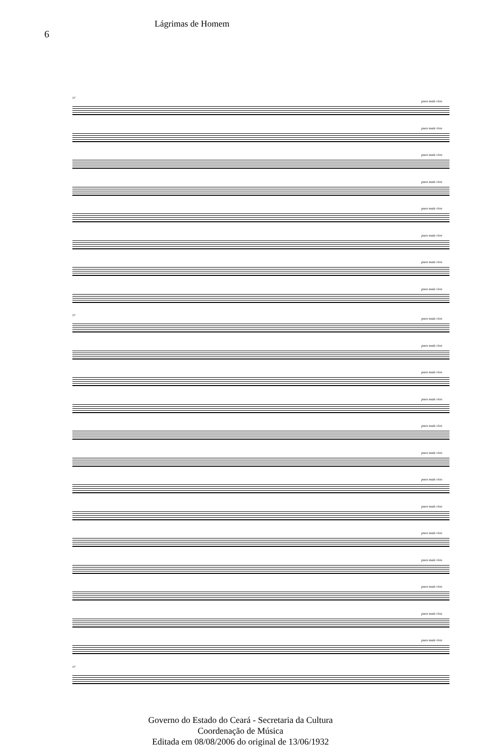6
Lágrimas de Homem
57
poco mais vivo
poco mais vivo
poco mais vivo
poco mais vivo
poco mais vivo
poco mais vivo
poco mais vivo
poco mais vivo
57
poco mais vivo
poco mais vivo
poco mais vivo
poco mais vivo
poco mais vivo
poco mais vivo
poco mais vivo
poco mais vivo
poco mais vivo
poco mais vivo
poco mais vivo
poco mais vivo
poco mais vivo
57
Governo do Estado do Ceará - Secretaria da Cultura
Coordenação de Música
Editada em 08/08/2006 do original de 13/06/1932